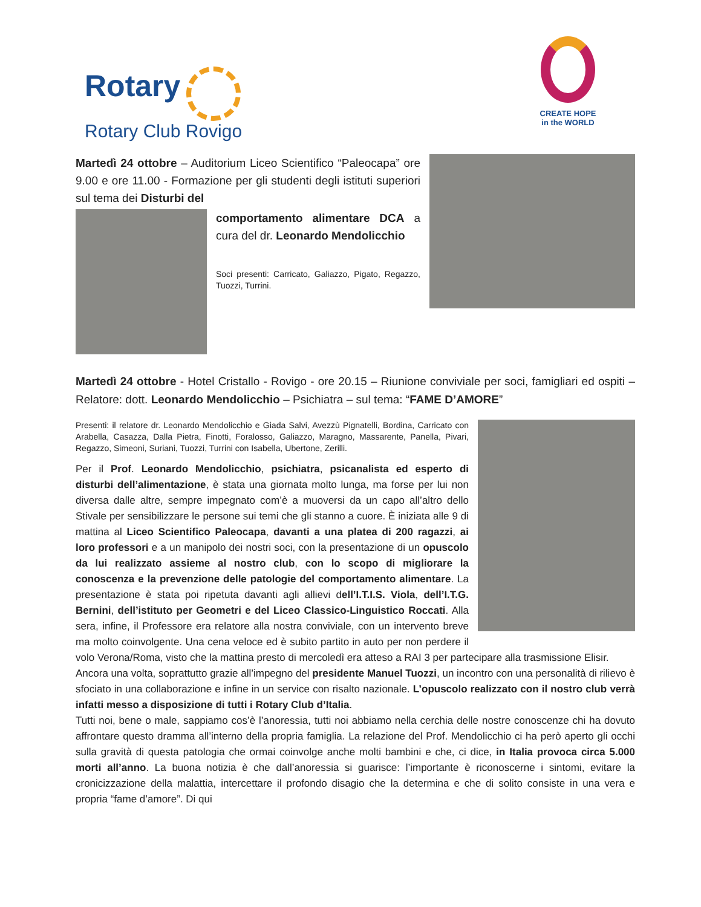Rotary
Rotary Club Rovigo
CREATE HOPE
in the WORLD
Martedì 24 ottobre – Auditorium Liceo Scientifico “Paleocapa” ore 9.00 e ore 11.00 - Formazione per gli studenti degli istituti superiori sul tema dei Disturbi del
comportamento alimentare DCA a cura del dr. Leonardo Mendolicchio
Soci presenti: Carricato, Galiazzo, Pigato, Regazzo, Tuozzi, Turrini.
Martedì 24 ottobre - Hotel Cristallo - Rovigo - ore 20.15 – Riunione conviviale per soci, famigliari ed ospiti – Relatore: dott. Leonardo Mendolicchio – Psichiatra – sul tema: “FAME D’AMORE”
Presenti: il relatore dr. Leonardo Mendolicchio e Giada Salvi, Avezzù Pignatelli, Bordina, Carricato con Arabella, Casazza, Dalla Pietra, Finotti, Foralosso, Galiazzo, Maragno, Massarente, Panella, Pivari, Regazzo, Simeoni, Suriani, Tuozzi, Turrini con Isabella, Ubertone, Zerilli.
Per il Prof. Leonardo Mendolicchio, psichiatra, psicanalista ed esperto di disturbi dell’alimentazione, è stata una giornata molto lunga, ma forse per lui non diversa dalle altre, sempre impegnato com’è a muoversi da un capo all’altro dello Stivale per sensibilizzare le persone sui temi che gli stanno a cuore. È iniziata alle 9 di mattina al Liceo Scientifico Paleocapa, davanti a una platea di 200 ragazzi, ai loro professori e a un manipolo dei nostri soci, con la presentazione di un opuscolo da lui realizzato assieme al nostro club, con lo scopo di migliorare la conoscenza e la prevenzione delle patologie del comportamento alimentare. La presentazione è stata poi ripetuta davanti agli allievi dell’I.T.I.S. Viola, dell’I.T.G. Bernini, dell’istituto per Geometri e del Liceo Classico-Linguistico Roccati. Alla sera, infine, il Professore era relatore alla nostra conviviale, con un intervento breve ma molto coinvolgente. Una cena veloce ed è subito partito in auto per non perdere il volo Verona/Roma, visto che la mattina presto di mercoledì era atteso a RAI 3 per partecipare alla trasmissione Elisir.
Ancora una volta, soprattutto grazie all’impegno del presidente Manuel Tuozzi, un incontro con una personalità di rilievo è sfociato in una collaborazione e infine in un service con risalto nazionale. L’opuscolo realizzato con il nostro club verrà infatti messo a disposizione di tutti i Rotary Club d’Italia.
Tutti noi, bene o male, sappiamo cos’è l’anoressia, tutti noi abbiamo nella cerchia delle nostre conoscenze chi ha dovuto affrontare questo dramma all’interno della propria famiglia. La relazione del Prof. Mendolicchio ci ha però aperto gli occhi sulla gravità di questa patologia che ormai coinvolge anche molti bambini e che, ci dice, in Italia provoca circa 5.000 morti all’anno. La buona notizia è che dall’anoressia si guarisce: l’importante è riconoscerne i sintomi, evitare la cronicizzazione della malattia, intercettare il profondo disagio che la determina e che di solito consiste in una vera e propria “fame d’amore”. Di qui